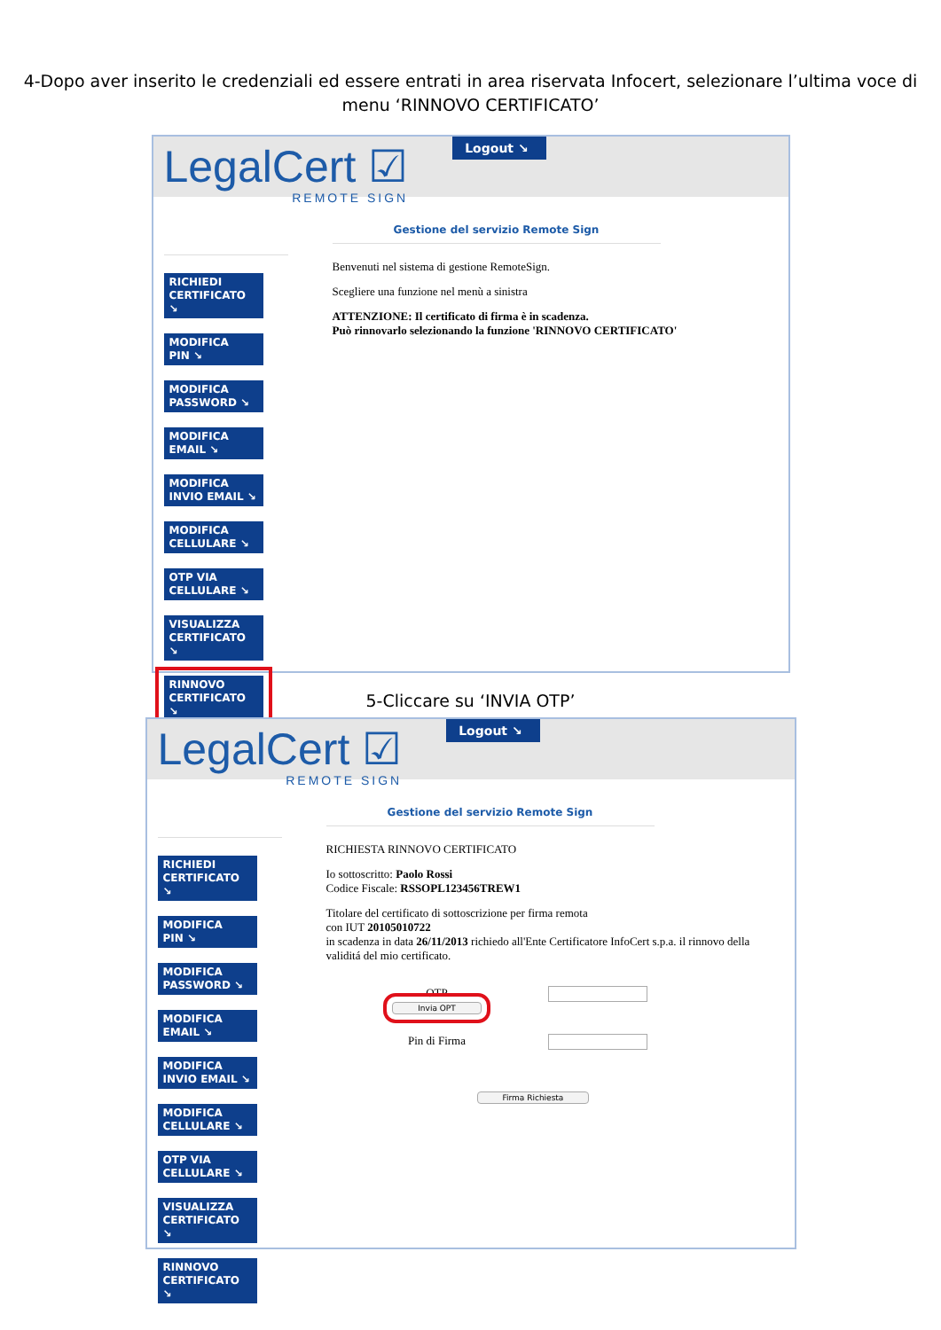4-Dopo aver inserito le credenziali ed essere entrati in area riservata Infocert, selezionare l’ultima voce di menu ‘RINNOVO CERTIFICATO’
LegalCert ☑
REMOTE SIGN
Logout ↘
RICHIEDI
CERTIFICATO ↘
MODIFICA
PIN ↘
MODIFICA
PASSWORD ↘
MODIFICA
EMAIL ↘
MODIFICA
INVIO EMAIL ↘
MODIFICA
CELLULARE ↘
OTP VIA
CELLULARE ↘
VISUALIZZA
CERTIFICATO ↘
RINNOVO
CERTIFICATO ↘
Gestione del servizio Remote Sign
Benvenuti nel sistema di gestione RemoteSign.
Scegliere una funzione nel menù a sinistra
ATTENZIONE: Il certificato di firma è in scadenza.
Può rinnovarlo selezionando la funzione 'RINNOVO CERTIFICATO'
5-Cliccare su ‘INVIA OTP’
LegalCert ☑
REMOTE SIGN
Logout ↘
RICHIEDI
CERTIFICATO ↘
MODIFICA
PIN ↘
MODIFICA
PASSWORD ↘
MODIFICA
EMAIL ↘
MODIFICA
INVIO EMAIL ↘
MODIFICA
CELLULARE ↘
OTP VIA
CELLULARE ↘
VISUALIZZA
CERTIFICATO ↘
RINNOVO
CERTIFICATO ↘
Gestione del servizio Remote Sign
RICHIESTA RINNOVO CERTIFICATO
Io sottoscritto: Paolo Rossi
Codice Fiscale: RSSOPL123456TREW1
Titolare del certificato di sottoscrizione per firma remota
con IUT 20105010722
in scadenza in data 26/11/2013 richiedo all'Ente Certificatore InfoCert s.p.a. il rinnovo della validitá del mio certificato.
OTP
Invia OPT
Pin di Firma
Firma Richiesta